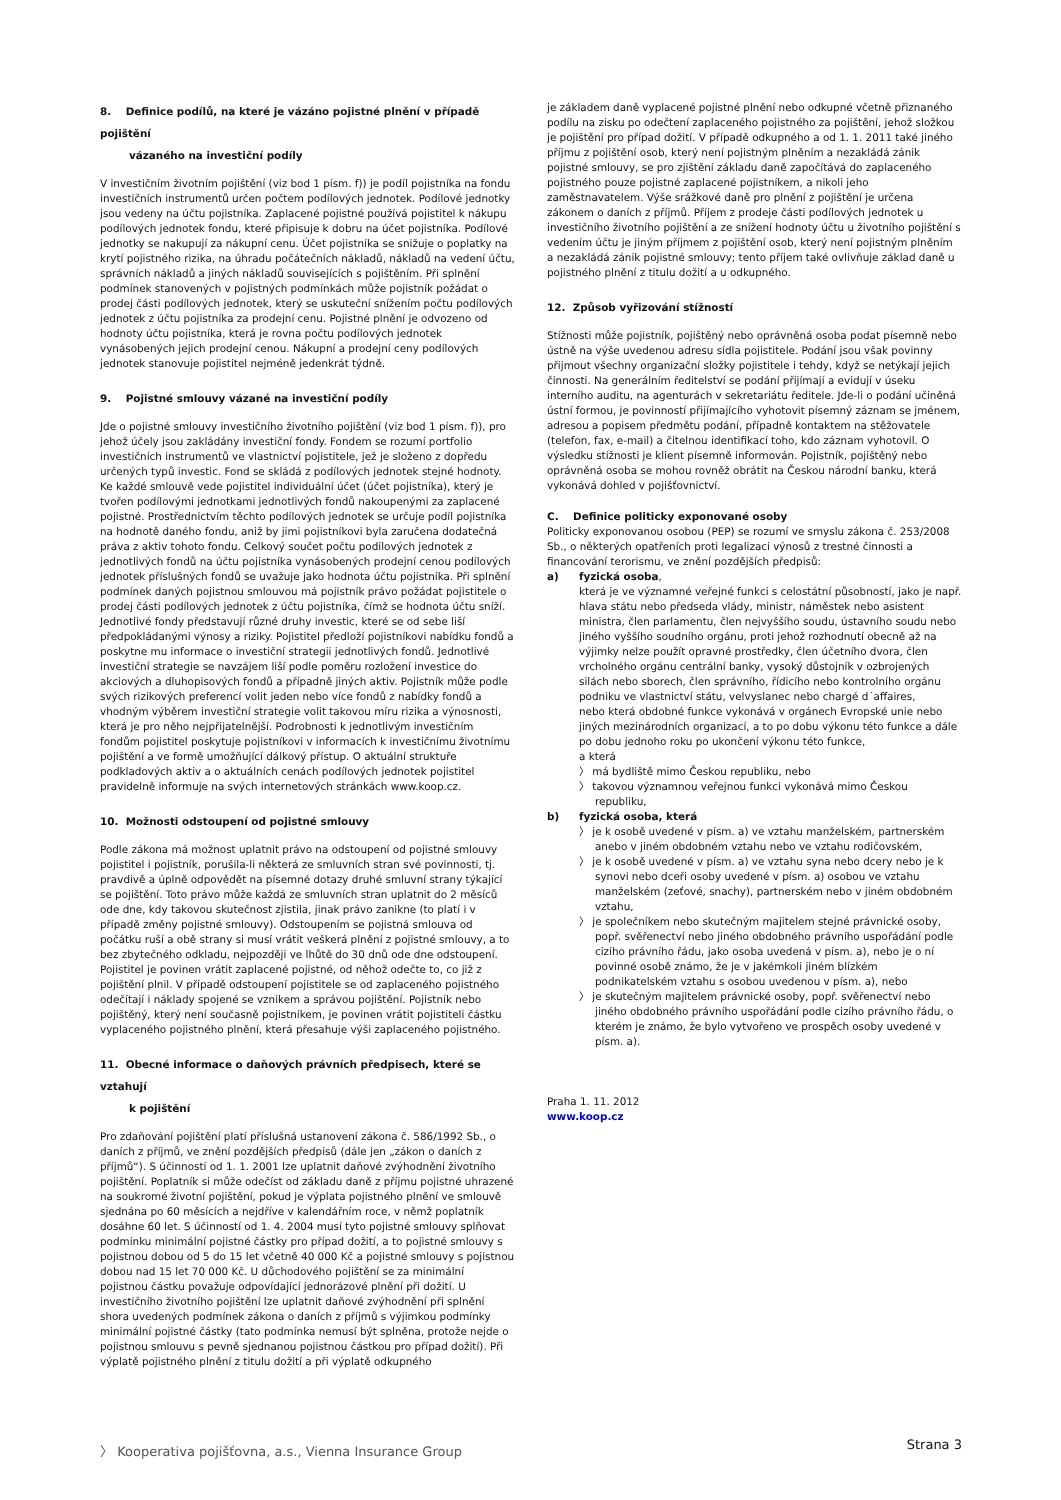8. Definice podílů, na které je vázáno pojistné plnění v případě pojištění
vázaného na investiční podíly
V investičním životním pojištění (viz bod 1 písm. f)) je podíl pojistníka na fondu investičních instrumentů určen počtem podílových jednotek. Podílové jednotky jsou vedeny na účtu pojistníka. Zaplacené pojistné používá pojistitel k nákupu podílových jednotek fondu, které připisuje k dobru na účet pojistníka. Podílové jednotky se nakupují za nákupní cenu. Účet pojistníka se snižuje o poplatky na krytí pojistného rizika, na úhradu počátečních nákladů, nákladů na vedení účtu, správních nákladů a jiných nákladů souvisejících s pojištěním. Při splnění podmínek stanovených v pojistných podmínkách může pojistník požádat o prodej části podílových jednotek, který se uskuteční snížením počtu podílových jednotek z účtu pojistníka za prodejní cenu. Pojistné plnění je odvozeno od hodnoty účtu pojistníka, která je rovna počtu podílových jednotek vynásobených jejich prodejní cenou. Nákupní a prodejní ceny podílových jednotek stanovuje pojistitel nejméně jedenkrát týdně.
9. Pojistné smlouvy vázané na investiční podíly
Jde o pojistné smlouvy investičního životního pojištění (viz bod 1 písm. f)), pro jehož účely jsou zakládány investiční fondy. Fondem se rozumí portfolio investičních instrumentů ve vlastnictví pojistitele, jež je složeno z dopředu určených typů investic. Fond se skládá z podílových jednotek stejné hodnoty. Ke každé smlouvě vede pojistitel individuální účet (účet pojistníka), který je tvořen podílovými jednotkami jednotlivých fondů nakoupenými za zaplacené pojistné. Prostřednictvím těchto podílových jednotek se určuje podíl pojistníka na hodnotě daného fondu, aniž by jimi pojistníkovi byla zaručena dodatečná práva z aktiv tohoto fondu. Celkový součet počtu podílových jednotek z jednotlivých fondů na účtu pojistníka vynásobených prodejní cenou podílových jednotek příslušných fondů se uvažuje jako hodnota účtu pojistníka. Při splnění podmínek daných pojistnou smlouvou má pojistník právo požádat pojistitele o prodej části podílových jednotek z účtu pojistníka, čímž se hodnota účtu sníží.
Jednotlivé fondy představují různé druhy investic, které se od sebe liší předpokládanými výnosy a riziky. Pojistitel předloží pojistníkovi nabídku fondů a poskytne mu informace o investiční strategii jednotlivých fondů. Jednotlivé investiční strategie se navzájem liší podle poměru rozložení investice do akciových a dluhopisových fondů a případně jiných aktiv. Pojistník může podle svých rizikových preferencí volit jeden nebo více fondů z nabídky fondů a vhodným výběrem investiční strategie volit takovou míru rizika a výnosnosti, která je pro něho nejpřijatelnější. Podrobnosti k jednotlivým investičním fondům pojistitel poskytuje pojistníkovi v informacích k investičnímu životnímu pojištění a ve formě umožňující dálkový přístup. O aktuální struktuře podkladových aktiv a o aktuálních cenách podílových jednotek pojistitel pravidelně informuje na svých internetových stránkách www.koop.cz.
10. Možnosti odstoupení od pojistné smlouvy
Podle zákona má možnost uplatnit právo na odstoupení od pojistné smlouvy pojistitel i pojistník, porušila-li některá ze smluvních stran své povinnosti, tj. pravdivě a úplně odpovědět na písemné dotazy druhé smluvní strany týkající se pojištění. Toto právo může každá ze smluvních stran uplatnit do 2 měsíců ode dne, kdy takovou skutečnost zjistila, jinak právo zanikne (to platí i v případě změny pojistné smlouvy). Odstoupením se pojistná smlouva od počátku ruší a obě strany si musí vrátit veškerá plnění z pojistné smlouvy, a to bez zbytečného odkladu, nejpozději ve lhůtě do 30 dnů ode dne odstoupení. Pojistitel je povinen vrátit zaplacené pojistné, od něhož odečte to, co již z pojištění plnil. V případě odstoupení pojistitele se od zaplaceného pojistného odečítají i náklady spojené se vznikem a správou pojištění. Pojistník nebo pojištěný, který není současně pojistníkem, je povinen vrátit pojistiteli částku vyplaceného pojistného plnění, která přesahuje výši zaplaceného pojistného.
11. Obecné informace o daňových právních předpisech, které se vztahují
k pojištění
Pro zdaňování pojištění platí příslušná ustanovení zákona č. 586/1992 Sb., o daních z příjmů, ve znění pozdějších předpisů (dále jen „zákon o daních z příjmů“). S účinností od 1. 1. 2001 lze uplatnit daňové zvýhodnění životního pojištění. Poplatník si může odečíst od základu daně z příjmu pojistné uhrazené na soukromé životní pojištění, pokud je výplata pojistného plnění ve smlouvě sjednána po 60 měsících a nejdříve v kalendářním roce, v němž poplatník dosáhne 60 let. S účinností od 1. 4. 2004 musí tyto pojistné smlouvy splňovat podmínku minimální pojistné částky pro případ dožití, a to pojistné smlouvy s pojistnou dobou od 5 do 15 let včetně 40 000 Kč a pojistné smlouvy s pojistnou dobou nad 15 let 70 000 Kč. U důchodového pojištění se za minimální pojistnou částku považuje odpovídající jednorázové plnění při dožití. U investičního životního pojištění lze uplatnit daňové zvýhodnění při splnění shora uvedených podmínek zákona o daních z příjmů s výjimkou podmínky minimální pojistné částky (tato podmínka nemusí být splněna, protože nejde o pojistnou smlouvu s pevně sjednanou pojistnou částkou pro případ dožití). Při výplatě pojistného plnění z titulu dožití a při výplatě odkupného
je základem daně vyplacené pojistné plnění nebo odkupné včetně přiznaného podílu na zisku po odečtení zaplaceného pojistného za pojištění, jehož složkou je pojištění pro případ dožití. V případě odkupného a od 1. 1. 2011 také jiného příjmu z pojištění osob, který není pojistným plněním a nezakládá zánik pojistné smlouvy, se pro zjištění základu daně započítává do zaplaceného pojistného pouze pojistné zaplacené pojistníkem, a nikoli jeho zaměstnavatelem. Výše srážkové daně pro plnění z pojištění je určena zákonem o daních z příjmů. Příjem z prodeje části podílových jednotek u investičního životního pojištění a ze snížení hodnoty účtu u životního pojištění s vedením účtu je jiným příjmem z pojištění osob, který není pojistným plněním a nezakládá zánik pojistné smlouvy; tento příjem také ovlivňuje základ daně u pojistného plnění z titulu dožití a u odkupného.
12. Způsob vyřizování stížností
Stížnosti může pojistník, pojištěný nebo oprávněná osoba podat písemně nebo ústně na výše uvedenou adresu sídla pojistitele. Podání jsou však povinny přijmout všechny organizační složky pojistitele i tehdy, když se netýkají jejich činnosti. Na generálním ředitelství se podání přijímají a evidují v úseku interního auditu, na agenturách v sekretariátu ředitele. Jde-li o podání učiněná ústní formou, je povinností přijímajícího vyhotovit písemný záznam se jménem, adresou a popisem předmětu podání, případně kontaktem na stěžovatele (telefon, fax, e-mail) a čitelnou identifikací toho, kdo záznam vyhotovil. O výsledku stížnosti je klient písemně informován. Pojistník, pojištěný nebo oprávněná osoba se mohou rovněž obrátit na Českou národní banku, která vykonává dohled v pojišťovnictví.
C. Definice politicky exponované osoby
Politicky exponovanou osobou (PEP) se rozumí ve smyslu zákona č. 253/2008 Sb., o některých opatřeních proti legalizaci výnosů z trestné činnosti a financování terorismu, ve znění pozdějších předpisů:
a) fyzická osoba,
která je ve významné veřejné funkci s celostátní působností, jako je např. hlava státu nebo předseda vlády, ministr, náměstek nebo asistent ministra, člen parlamentu, člen nejvyššího soudu, ústavního soudu nebo jiného vyššího soudního orgánu, proti jehož rozhodnutí obecně až na výjimky nelze použít opravné prostředky, člen účetního dvora, člen vrcholného orgánu centrální banky, vysoký důstojník v ozbrojených silách nebo sborech, člen správního, řídicího nebo kontrolního orgánu podniku ve vlastnictví státu, velvyslanec nebo chargé d´affaires,
nebo která obdobné funkce vykonává v orgánech Evropské unie nebo jiných mezinárodních organizací, a to po dobu výkonu této funkce a dále po dobu jednoho roku po ukončení výkonu této funkce,
a která
〉 má bydliště mimo Českou republiku, nebo
〉 takovou významnou veřejnou funkci vykonává mimo Českou republiku,
b) fyzická osoba, která
〉 je k osobě uvedené v písm. a) ve vztahu manželském, partnerském anebo v jiném obdobném vztahu nebo ve vztahu rodičovském,
〉 je k osobě uvedené v písm. a) ve vztahu syna nebo dcery nebo je k synovi nebo dceři osoby uvedené v písm. a) osobou ve vztahu manželském (zeťové, snachy), partnerském nebo v jiném obdobném vztahu,
〉 je společníkem nebo skutečným majitelem stejné právnické osoby, popř. svěřenectví nebo jiného obdobného právního uspořádání podle cizího právního řádu, jako osoba uvedená v písm. a), nebo je o ní povinné osobě známo, že je v jakémkoli jiném blízkém podnikatelském vztahu s osobou uvedenou v písm. a), nebo
〉 je skutečným majitelem právnické osoby, popř. svěřenectví nebo jiného obdobného právního uspořádání podle cizího právního řádu, o kterém je známo, že bylo vytvořeno ve prospěch osoby uvedené v písm. a).
Praha 1. 11. 2012
www.koop.cz
〉 Kooperativa pojišťovna, a.s., Vienna Insurance Group Strana 3